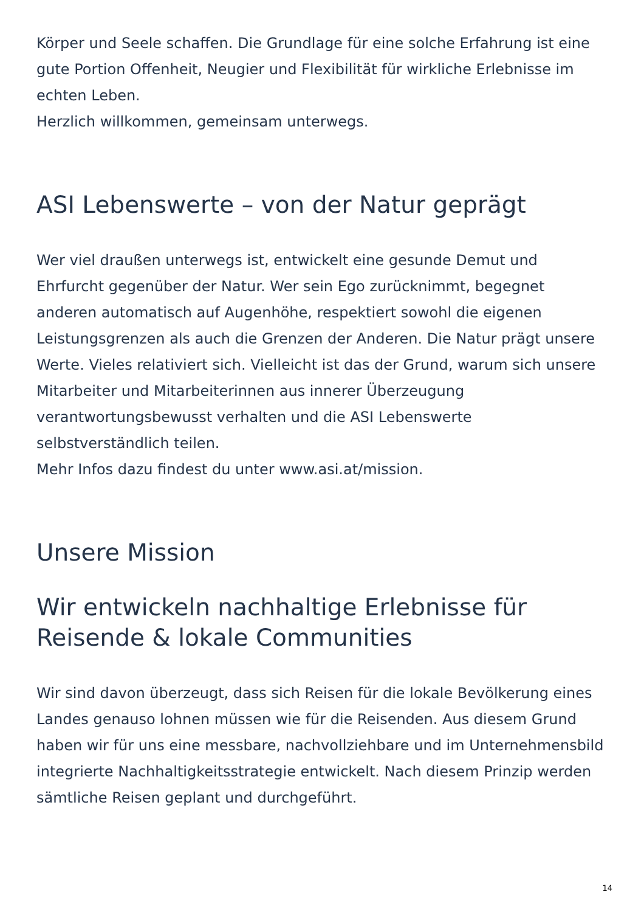Körper und Seele schaffen. Die Grundlage für eine solche Erfahrung ist eine gute Portion Offenheit, Neugier und Flexibilität für wirkliche Erlebnisse im echten Leben.
Herzlich willkommen, gemeinsam unterwegs.
ASI Lebenswerte – von der Natur geprägt
Wer viel draußen unterwegs ist, entwickelt eine gesunde Demut und Ehrfurcht gegenüber der Natur. Wer sein Ego zurücknimmt, begegnet anderen automatisch auf Augenhöhe, respektiert sowohl die eigenen Leistungsgrenzen als auch die Grenzen der Anderen. Die Natur prägt unsere Werte. Vieles relativiert sich. Vielleicht ist das der Grund, warum sich unsere Mitarbeiter und Mitarbeiterinnen aus innerer Überzeugung verantwortungsbewusst verhalten und die ASI Lebenswerte selbstverständlich teilen.
Mehr Infos dazu findest du unter www.asi.at/mission.
Unsere Mission
Wir entwickeln nachhaltige Erlebnisse für Reisende & lokale Communities
Wir sind davon überzeugt, dass sich Reisen für die lokale Bevölkerung eines Landes genauso lohnen müssen wie für die Reisenden. Aus diesem Grund haben wir für uns eine messbare, nachvollziehbare und im Unternehmensbild integrierte Nachhaltigkeitsstrategie entwickelt. Nach diesem Prinzip werden sämtliche Reisen geplant und durchgeführt.
14